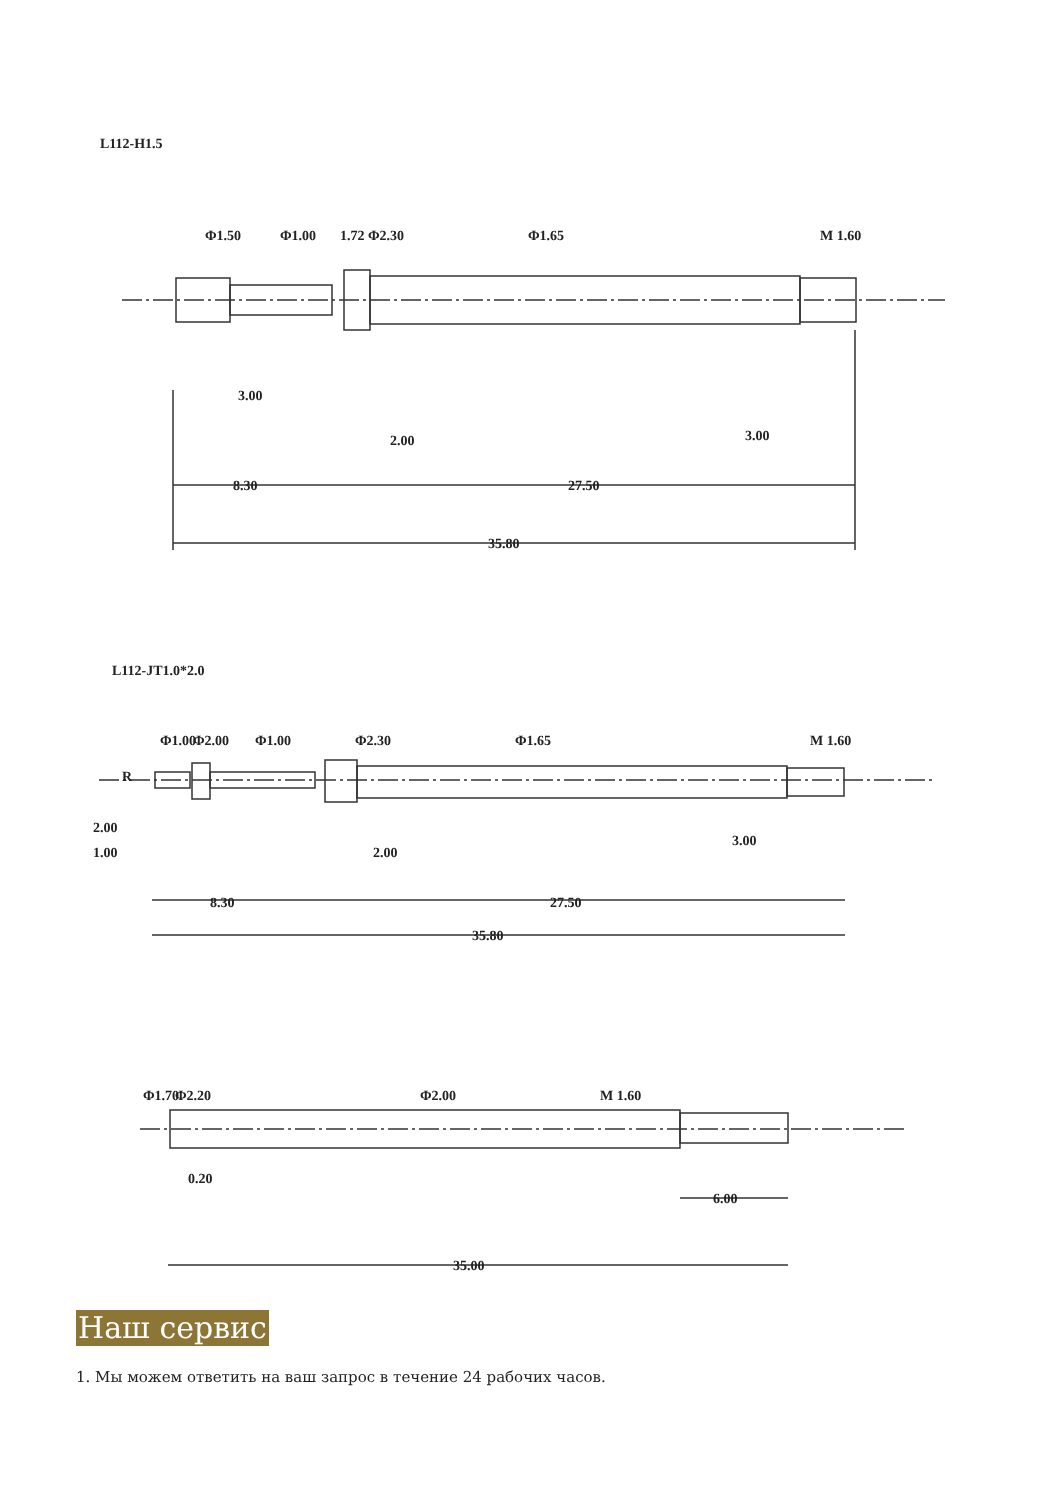L112-H1.5
Φ1.50
Φ1.00
1.72 Φ2.30
Φ1.65
M 1.60
3.00
2.00
3.00
8.30
27.50
35.80
L112-JT1.0*2.0
Φ1.00
Φ2.00
Φ1.00
Φ2.30
Φ1.65
M 1.60
R
2.00
1.00
2.00
3.00
8.30
27.50
35.80
Φ1.70
Φ2.20
Φ2.00
M 1.60
0.20
6.00
35.00
Наш сервис
1. Мы можем ответить на ваш запрос в течение 24 рабочих часов.